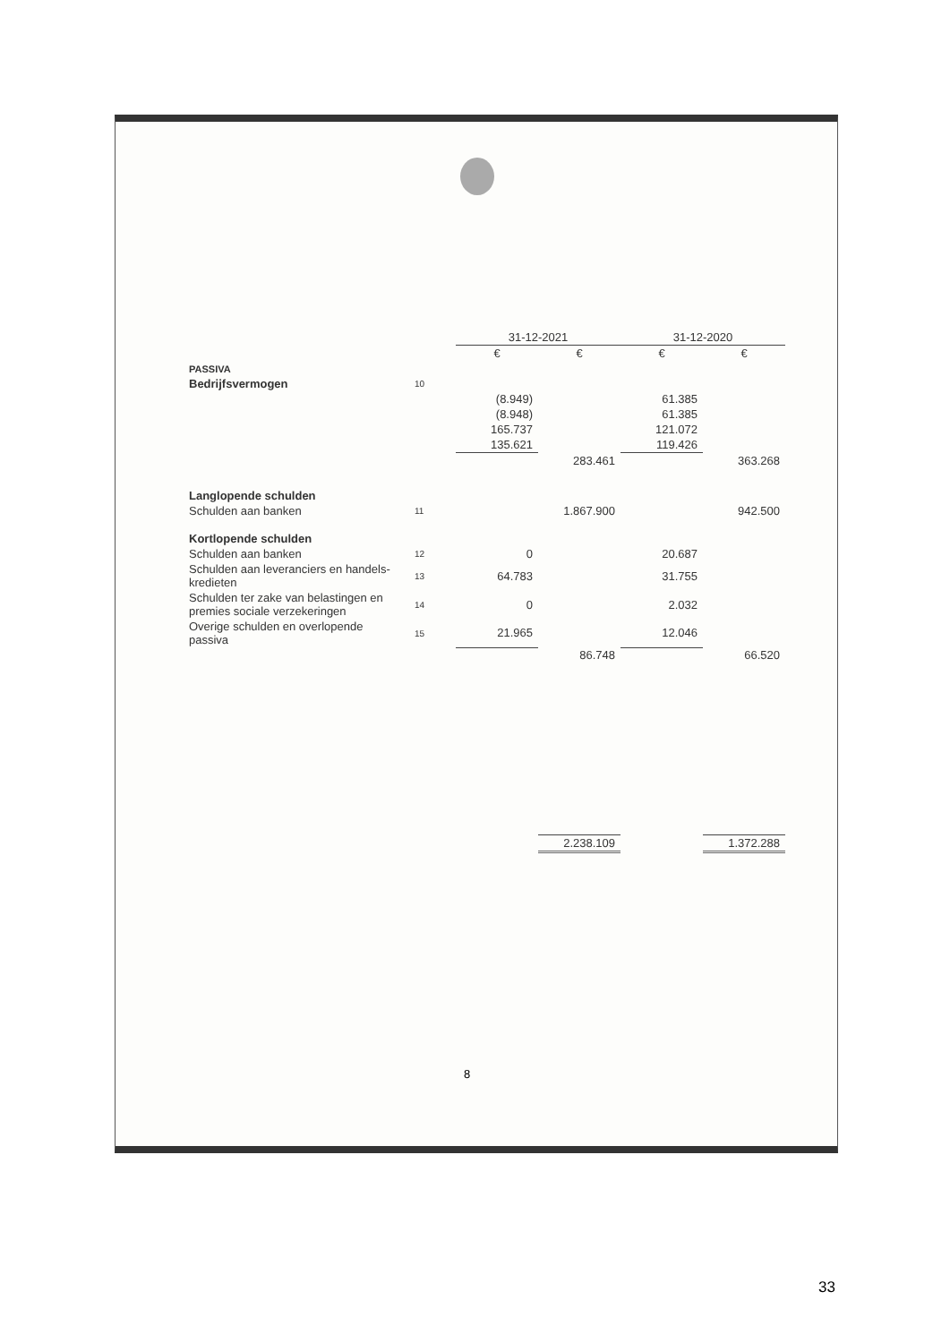| | | 31-12-2021 | | 31-12-2020 | |
| --- | --- | --- | --- | --- | --- |
| | | € | € | € | € |
| PASSIVA | | | | | |
| Bedrijfsvermogen | 10 | | | | |
| | | (8.949) | | 61.385 | |
| | | (8.948) | | 61.385 | |
| | | 165.737 | | 121.072 | |
| | | 135.621 | | 119.426 | |
| | | | 283.461 | | 363.268 |
| Langlopende schulden | | | | | |
| Schulden aan banken | 11 | | 1.867.900 | | 942.500 |
| Kortlopende schulden | | | | | |
| Schulden aan banken | 12 | 0 | | 20.687 | |
| Schulden aan leveranciers en handels-kredieten | 13 | 64.783 | | 31.755 | |
| Schulden ter zake van belastingen en premies sociale verzekeringen | 14 | 0 | | 2.032 | |
| Overige schulden en overlopende passiva | 15 | 21.965 | | 12.046 | |
| | | | 86.748 | | 66.520 |
| | | | 2.238.109 | | 1.372.288 |
8
33